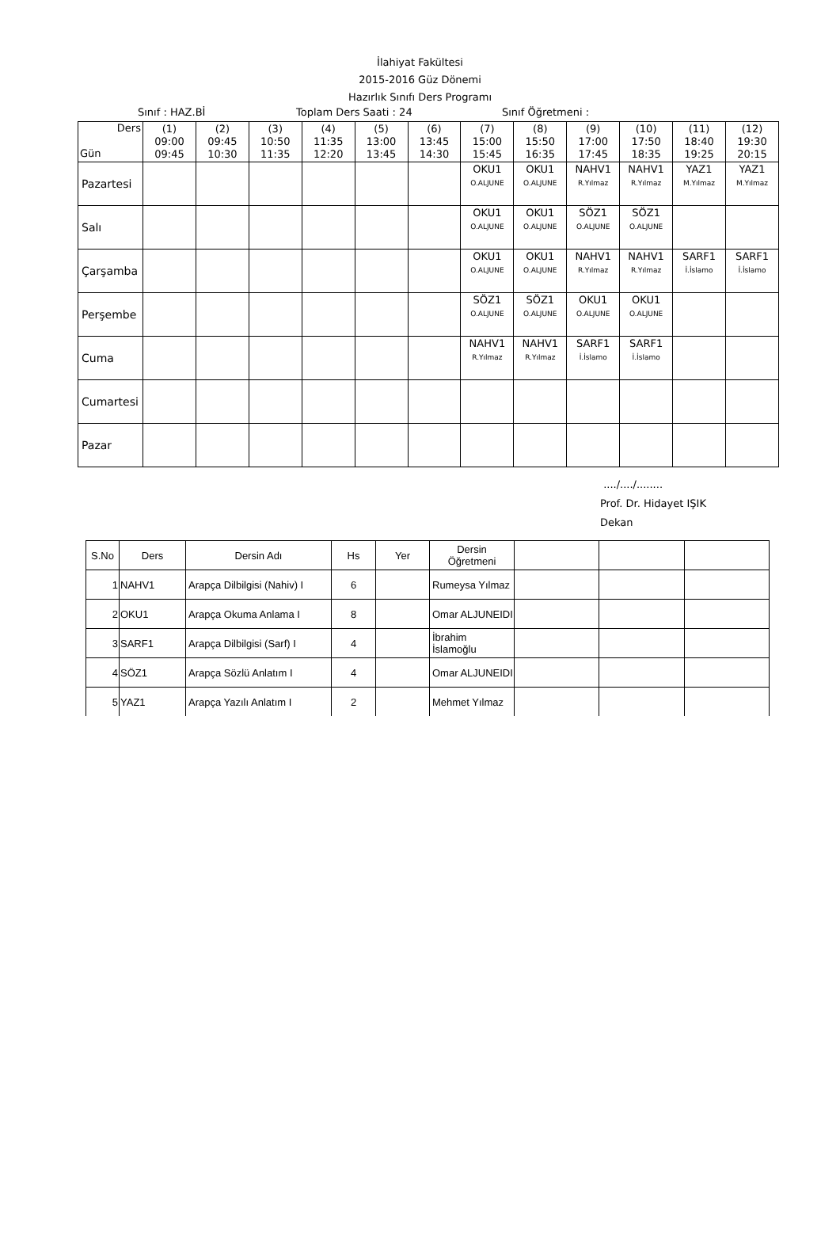İlahiyat Fakültesi
2015-2016 Güz Dönemi
Hazırlık Sınıfı Ders Programı
Sınıf : HAZ.Bİ Toplam Ders Saati : 24 Sınıf Öğretmeni :
| Ders Gün | (1) 09:00 09:45 | (2) 09:45 10:30 | (3) 10:50 11:35 | (4) 11:35 12:20 | (5) 13:00 13:45 | (6) 13:45 14:30 | (7) 15:00 15:45 | (8) 15:50 16:35 | (9) 17:00 17:45 | (10) 17:50 18:35 | (11) 18:40 19:25 | (12) 19:30 20:15 |
| --- | --- | --- | --- | --- | --- | --- | --- | --- | --- | --- | --- | --- |
| Pazartesi | | | | | | | OKU1 O.ALJUNE | OKU1 O.ALJUNE | NAHV1 R.Yılmaz | NAHV1 R.Yılmaz | YAZ1 M.Yılmaz | YAZ1 M.Yılmaz |
| Salı | | | | | | | OKU1 O.ALJUNE | OKU1 O.ALJUNE | SÖZ1 O.ALJUNE | SÖZ1 O.ALJUNE | | |
| Çarşamba | | | | | | | OKU1 O.ALJUNE | OKU1 O.ALJUNE | NAHV1 R.Yılmaz | NAHV1 R.Yılmaz | SARF1 İ.İslamo | SARF1 İ.İslamo |
| Perşembe | | | | | | | SÖZ1 O.ALJUNE | SÖZ1 O.ALJUNE | OKU1 O.ALJUNE | OKU1 O.ALJUNE | | |
| Cuma | | | | | | | NAHV1 R.Yılmaz | NAHV1 R.Yılmaz | SARF1 İ.İslamo | SARF1 İ.İslamo | | |
| Cumartesi | | | | | | | | | | | | |
| Pazar | | | | | | | | | | | | |
..../..../........
Prof. Dr. Hidayet IŞIK
Dekan
| S.No | Ders | Dersin Adı | Hs | Yer | Dersin Öğretmeni | | | |
| --- | --- | --- | --- | --- | --- | --- | --- | --- |
| 1 | NAHV1 | Arapça Dilbilgisi (Nahiv) I | 6 | | Rumeysa Yılmaz | | | |
| 2 | OKU1 | Arapça Okuma Anlama I | 8 | | Omar ALJUNEIDI | | | |
| 3 | SARF1 | Arapça Dilbilgisi (Sarf) I | 4 | | İbrahim İslamoğlu | | | |
| 4 | SÖZ1 | Arapça Sözlü Anlatım I | 4 | | Omar ALJUNEIDI | | | |
| 5 | YAZ1 | Arapça Yazılı Anlatım I | 2 | | Mehmet Yılmaz | | | |